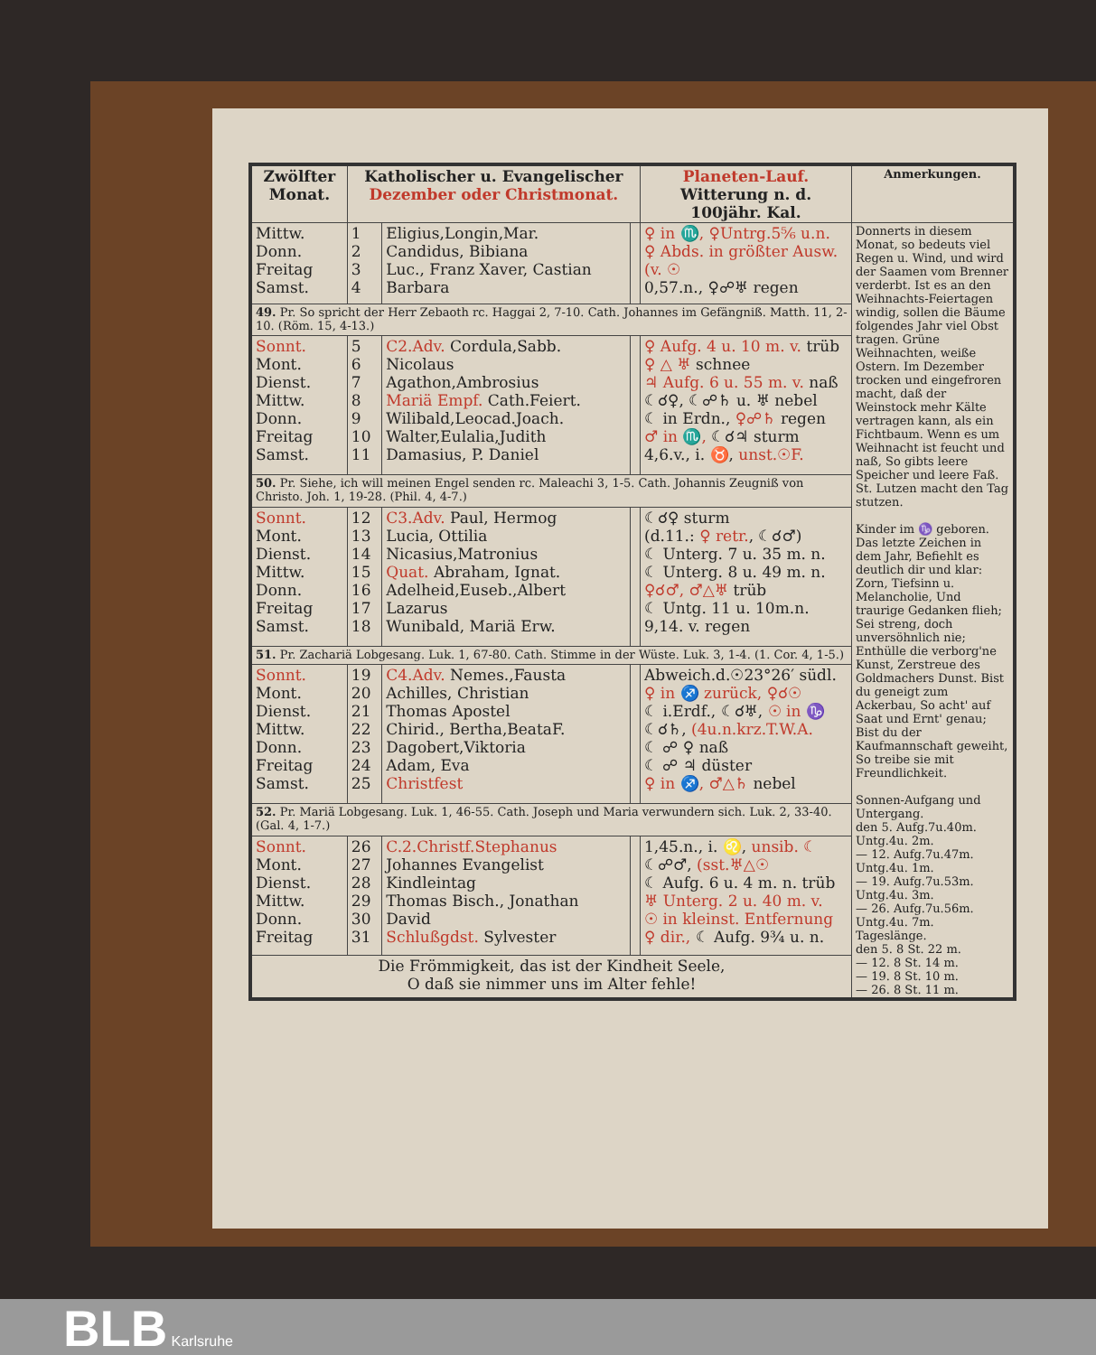| Zwölfter Monat. | Katholischer u. Evangelischer Dezember oder Christmonat. | | | Planeten-Lauf. Witterung n. d. 100jähr. Kal. | Anmerkungen. |
| --- | --- | --- | --- | --- | --- |
| Mittw. Donn. Freitag Samst. | 1 2 3 4 | Eligius,Longin,Mar. Candidus, Bibiana Luc., Franz Xaver, Castian Barbara | | ♀ in ♏, ♀Untrg.5⅚ u.n. ♀ Abds. in größter Ausw. (v. ☉ 0,57.n., ♀☍♅ regen | Donnerts in diesem Monat, so bedeuts viel Regen u. Wind, und wird der Saamen vom Brenner verderbt. Ist es an den Weihnachts-Feiertagen windig, sollen die Bäume folgendes Jahr viel Obst tragen. Grüne Weihnachten, weiße Ostern. Im Dezember trocken und eingefroren macht, daß der Weinstock mehr Kälte vertragen kann, als ein Fichtbaum. Wenn es um Weihnacht ist feucht und naß, So gibts leere Speicher und leere Faß. St. Lutzen macht den Tag stutzen. Kinder im ♑ geboren. Das letzte Zeichen in dem Jahr, Befiehlt es deutlich dir und klar: Zorn, Tiefsinn u. Melancholie, Und traurige Gedanken flieh; Sei streng, doch unversöhnlich nie; Enthülle die verborg'ne Kunst, Zerstreue des Goldmachers Dunst. Bist du geneigt zum Ackerbau, So acht' auf Saat und Ernt' genau; Bist du der Kaufmannschaft geweiht, So treibe sie mit Freundlichkeit. Sonnen-Aufgang und Untergang. den 5. Aufg.7u.40m. Untg.4u. 2m. — 12. Aufg.7u.47m. Untg.4u. 1m. — 19. Aufg.7u.53m. Untg.4u. 3m. — 26. Aufg.7u.56m. Untg.4u. 7m. Tageslänge. den 5. 8 St. 22 m. — 12. 8 St. 14 m. — 19. 8 St. 10 m. — 26. 8 St. 11 m. |
| 49. Pr. So spricht der Herr Zebaoth rc. Haggai 2, 7-10. Cath. Johannes im Gefängniß. Matth. 11, 2-10. (Röm. 15, 4-13.) | | | | | |
| Sonnt. Mont. Dienst. Mittw. Donn. Freitag Samst. | 5 6 7 8 9 10 11 | C2.Adv. Cordula,Sabb. Nicolaus Agathon,Ambrosius Mariä Empf. Cath.Feiert. Wilibald,Leocad.Joach. Walter,Eulalia,Judith Damasius, P. Daniel | | ♀ Aufg. 4 u. 10 m. v. trüb ♀ △ ♅ schnee ♃ Aufg. 6 u. 55 m. v. naß ☾☌♀, ☾☍♄ u. ♅ nebel ☾ in Erdn., ♀☍♄ regen ♂ in ♏, ☾☌♃ sturm 4,6.v., i. ♉, unst.☉F. | |
| 50. Pr. Siehe, ich will meinen Engel senden rc. Maleachi 3, 1-5. Cath. Johannis Zeugniß von Christo. Joh. 1, 19-28. (Phil. 4, 4-7.) | | | | | |
| Sonnt. Mont. Dienst. Mittw. Donn. Freitag Samst. | 12 13 14 15 16 17 18 | C3.Adv. Paul, Hermog Lucia, Ottilia Nicasius,Matronius Quat. Abraham, Ignat. Adelheid,Euseb.,Albert Lazarus Wunibald, Mariä Erw. | | ☾☌♀ sturm (d.11.: ♀ retr. , ☾☌♂) ☾ Unterg. 7 u. 35 m. n. ☾ Unterg. 8 u. 49 m. n. ♀☌♂, ♂△♅ trüb ☾ Untg. 11 u. 10m.n. 9,14. v. regen | |
| 51. Pr. Zachariä Lobgesang. Luk. 1, 67-80. Cath. Stimme in der Wüste. Luk. 3, 1-4. (1. Cor. 4, 1-5.) | | | | | |
| Sonnt. Mont. Dienst. Mittw. Donn. Freitag Samst. | 19 20 21 22 23 24 25 | C4.Adv. Nemes.,Fausta Achilles, Christian Thomas Apostel Chirid., Bertha,BeataF. Dagobert,Viktoria Adam, Eva Christfest | | Abweich.d.☉23°26′ südl. ♀ in ♐ zurück, ♀☌☉ ☾ i.Erdf., ☾☌♅, ☉ in ♑ ☾☌♄, (4u.n.krz.T.W.A. ☾ ☍ ♀ naß ☾ ☍ ♃ düster ♀ in ♐, ♂△♄ nebel | |
| 52. Pr. Mariä Lobgesang. Luk. 1, 46-55. Cath. Joseph und Maria verwundern sich. Luk. 2, 33-40. (Gal. 4, 1-7.) | | | | | |
| Sonnt. Mont. Dienst. Mittw. Donn. Freitag | 26 27 28 29 30 31 | C.2.Christf.Stephanus Johannes Evangelist Kindleintag Thomas Bisch., Jonathan David Schlußgdst. Sylvester | | 1,45.n., i. ♌, unsib. ☾ ☾☍♂, (sst.♅△☉ ☾ Aufg. 6 u. 4 m. n. trüb ♅ Unterg. 2 u. 40 m. v. ☉ in kleinst. Entfernung ♀ dir., ☾ Aufg. 9¾ u. n. | |
| Die Frömmigkeit, das ist der Kindheit Seele, O daß sie nimmer uns im Alter fehle! | | | | | |
BLB Karlsruhe